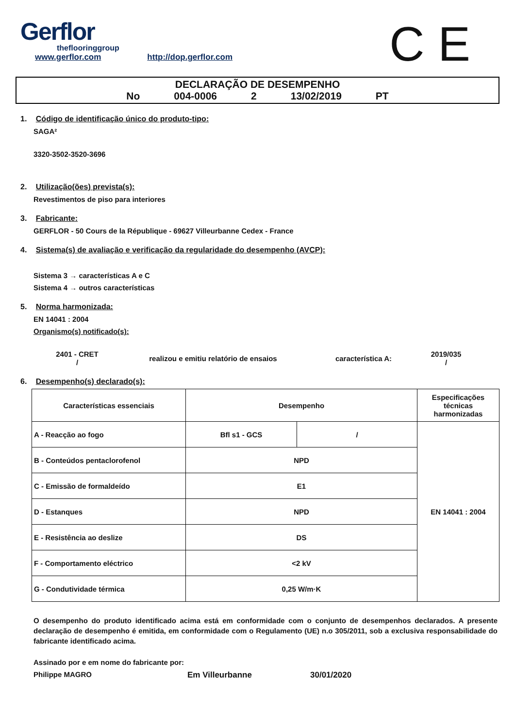Gerflor
theflooringgroup
www.gerflor.com http://dop.gerflor.com
C E
DECLARAÇÃO DE DESEMPENHO
No 004-0006 2 13/02/2019 PT
1. Código de identificação único do produto-tipo:
SAGA²
3320-3502-3520-3696
2. Utilização(ões) prevista(s):
Revestimentos de piso para interiores
3. Fabricante:
GERFLOR - 50 Cours de la République - 69627 Villeurbanne Cedex - France
4. Sistema(s) de avaliação e verificação da regularidade do desempenho (AVCP):
Sistema 3 → características A e C
Sistema 4 → outros características
5. Norma harmonizada:
EN 14041 : 2004
Organismo(s) notificado(s):
2401 - CRET
/
realizou e emitiu relatório de ensaios característica A:
2019/035
/
6. Desempenho(s) declarado(s):
| Características essenciais | Desempenho | | Especificações técnicas harmonizadas |
| A - Reacção ao fogo | Bfl s1 - GCS | / | EN 14041 : 2004 |
| B - Conteúdos pentaclorofenol | NPD | | |
| C - Emissão de formaldeído | E1 | | |
| D - Estanques | NPD | | |
| E - Resistência ao deslize | DS | | |
| F - Comportamento eléctrico | <2 kV | | |
| G - Condutividade térmica | 0,25 W/m·K | | |
O desempenho do produto identificado acima está em conformidade com o conjunto de desempenhos declarados. A presente declaração de desempenho é emitida, em conformidade com o Regulamento (UE) n.o 305/2011, sob a exclusiva responsabilidade do fabricante identificado acima.
Assinado por e em nome do fabricante por:
Philippe MAGRO Em Villeurbanne 30/01/2020